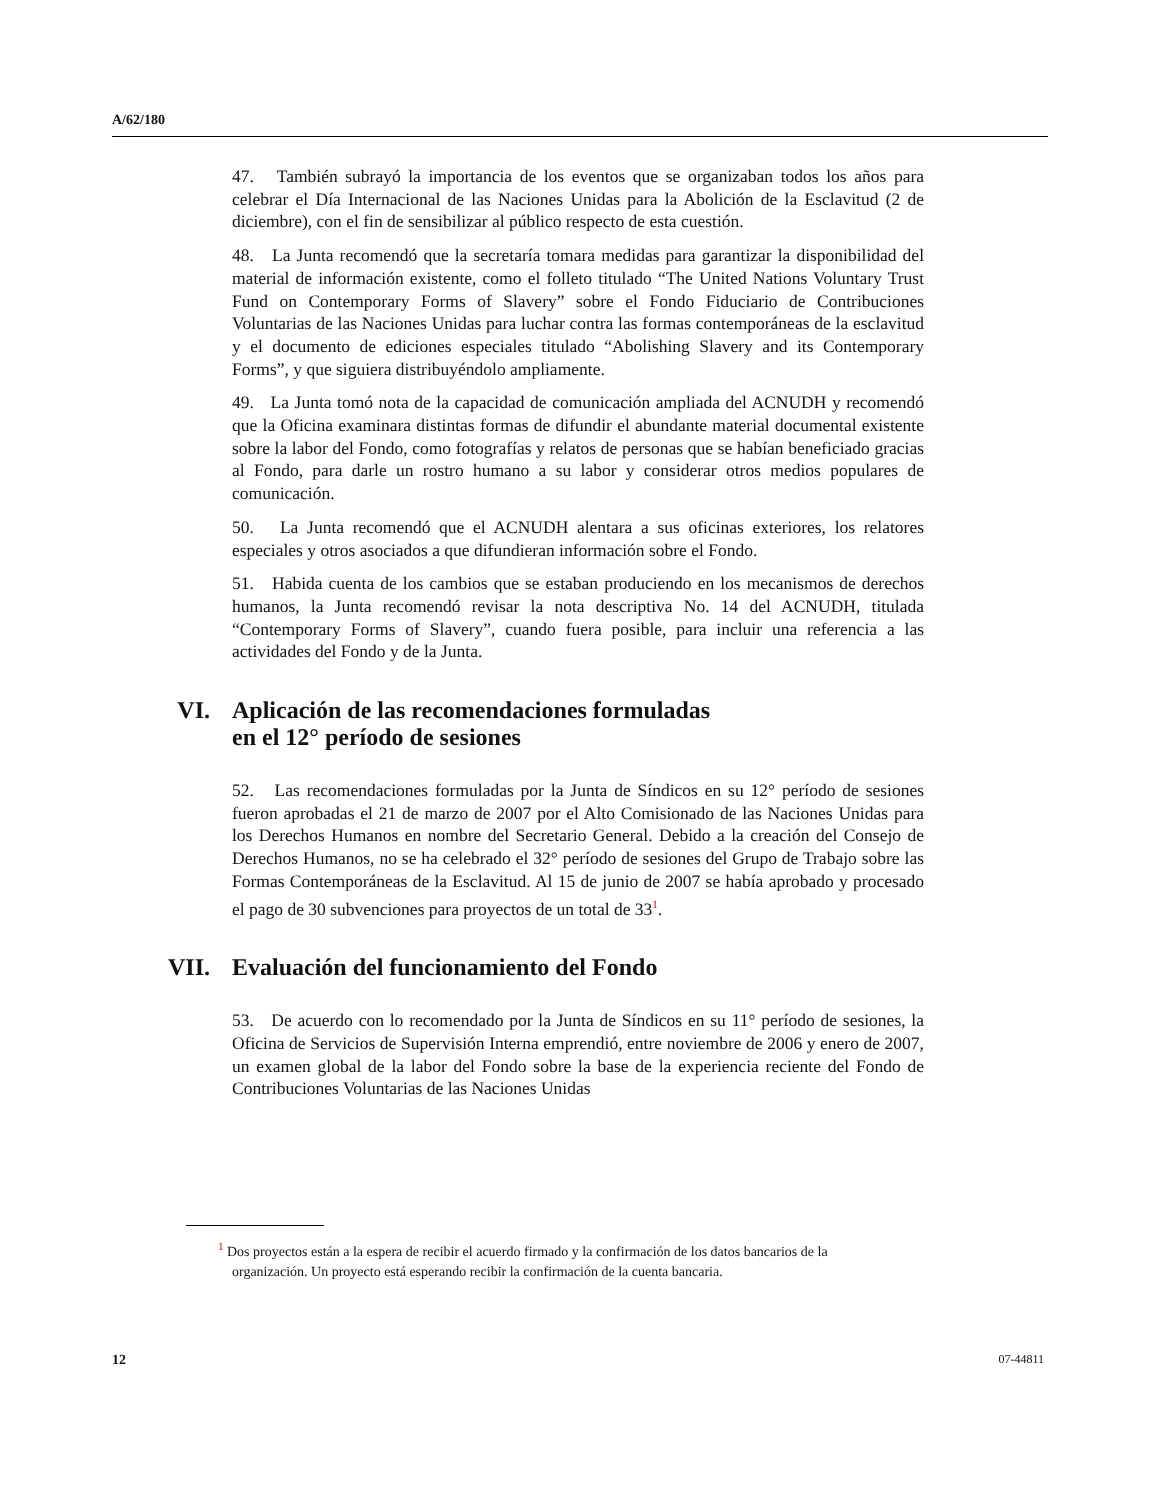A/62/180
47. También subrayó la importancia de los eventos que se organizaban todos los años para celebrar el Día Internacional de las Naciones Unidas para la Abolición de la Esclavitud (2 de diciembre), con el fin de sensibilizar al público respecto de esta cuestión.
48. La Junta recomendó que la secretaría tomara medidas para garantizar la disponibilidad del material de información existente, como el folleto titulado “The United Nations Voluntary Trust Fund on Contemporary Forms of Slavery” sobre el Fondo Fiduciario de Contribuciones Voluntarias de las Naciones Unidas para luchar contra las formas contemporáneas de la esclavitud y el documento de ediciones especiales titulado “Abolishing Slavery and its Contemporary Forms”, y que siguiera distribuyéndolo ampliamente.
49. La Junta tomó nota de la capacidad de comunicación ampliada del ACNUDH y recomendó que la Oficina examinara distintas formas de difundir el abundante material documental existente sobre la labor del Fondo, como fotografías y relatos de personas que se habían beneficiado gracias al Fondo, para darle un rostro humano a su labor y considerar otros medios populares de comunicación.
50. La Junta recomendó que el ACNUDH alentara a sus oficinas exteriores, los relatores especiales y otros asociados a que difundieran información sobre el Fondo.
51. Habida cuenta de los cambios que se estaban produciendo en los mecanismos de derechos humanos, la Junta recomendó revisar la nota descriptiva No. 14 del ACNUDH, titulada “Contemporary Forms of Slavery”, cuando fuera posible, para incluir una referencia a las actividades del Fondo y de la Junta.
VI. Aplicación de las recomendaciones formuladas
en el 12° período de sesiones
52. Las recomendaciones formuladas por la Junta de Síndicos en su 12° período de sesiones fueron aprobadas el 21 de marzo de 2007 por el Alto Comisionado de las Naciones Unidas para los Derechos Humanos en nombre del Secretario General. Debido a la creación del Consejo de Derechos Humanos, no se ha celebrado el 32° período de sesiones del Grupo de Trabajo sobre las Formas Contemporáneas de la Esclavitud. Al 15 de junio de 2007 se había aprobado y procesado el pago de 30 subvenciones para proyectos de un total de 33<sup>1</sup>.
VII. Evaluación del funcionamiento del Fondo
53. De acuerdo con lo recomendado por la Junta de Síndicos en su 11° período de sesiones, la Oficina de Servicios de Supervisión Interna emprendió, entre noviembre de 2006 y enero de 2007, un examen global de la labor del Fondo sobre la base de la experiencia reciente del Fondo de Contribuciones Voluntarias de las Naciones Unidas
<sup>1</sup> Dos proyectos están a la espera de recibir el acuerdo firmado y la confirmación de los datos bancarios de la organización. Un proyecto está esperando recibir la confirmación de la cuenta bancaria.
12 07-44811